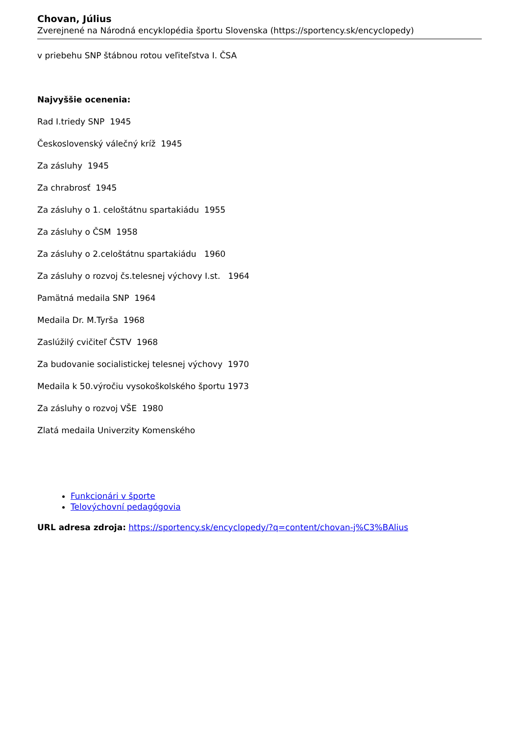Chovan, Július
Zverejnené na Národná encyklopédia športu Slovenska (https://sportency.sk/encyclopedy)
v priebehu SNP štábnou rotou veľiteľstva I. ČSA
Najvyššie ocenenia:
Rad I.triedy SNP 1945
Československý válečný kríž 1945
Za zásluhy 1945
Za chrabrosť 1945
Za zásluhy o 1. celoštátnu spartakiádu 1955
Za zásluhy o ČSM 1958
Za zásluhy o 2.celoštátnu spartakiádu 1960
Za zásluhy o rozvoj čs.telesnej výchovy I.st. 1964
Pamätná medaila SNP 1964
Medaila Dr. M.Tyrša 1968
Zaslúžilý cvičiteľ ČSTV 1968
Za budovanie socialistickej telesnej výchovy 1970
Medaila k 50.výročiu vysokoškolského športu 1973
Za zásluhy o rozvoj VŠE 1980
Zlatá medaila Univerzity Komenského
Funkcionári v športe
Telovýchovní pedagógovia
URL adresa zdroja: https://sportency.sk/encyclopedy/?q=content/chovan-j%C3%BAlius